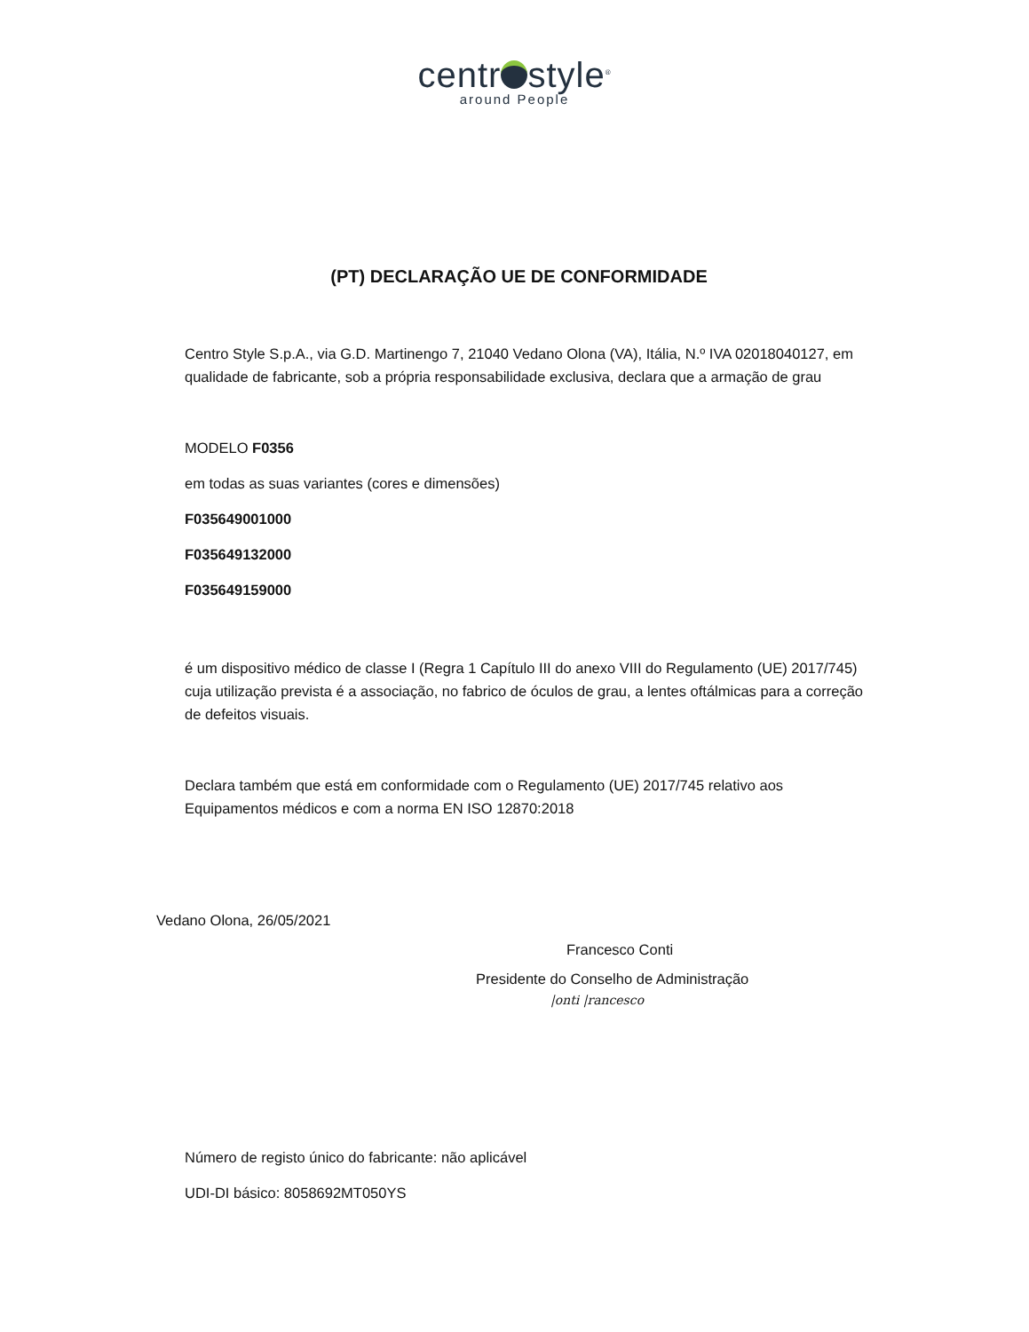centr style<sup>®</sup>
around People
(PT) DECLARAÇÃO UE DE CONFORMIDADE
Centro Style S.p.A., via G.D. Martinengo 7, 21040 Vedano Olona (VA), Itália, N.º IVA 02018040127, em qualidade de fabricante, sob a própria responsabilidade exclusiva, declara que a armação de grau
MODELO F0356
em todas as suas variantes (cores e dimensões)
F035649001000
F035649132000
F035649159000
é um dispositivo médico de classe I (Regra 1 Capítulo III do anexo VIII do Regulamento (UE) 2017/745) cuja utilização prevista é a associação, no fabrico de óculos de grau, a lentes oftálmicas para a correção de defeitos visuais.
Declara também que está em conformidade com o Regulamento (UE) 2017/745 relativo aos Equipamentos médicos e com a norma EN ISO 12870:2018
Vedano Olona, 26/05/2021
Francesco Conti
Presidente do Conselho de Administração
|onti |rancesco
Número de registo único do fabricante: não aplicável
UDI-DI básico: 8058692MT050YS